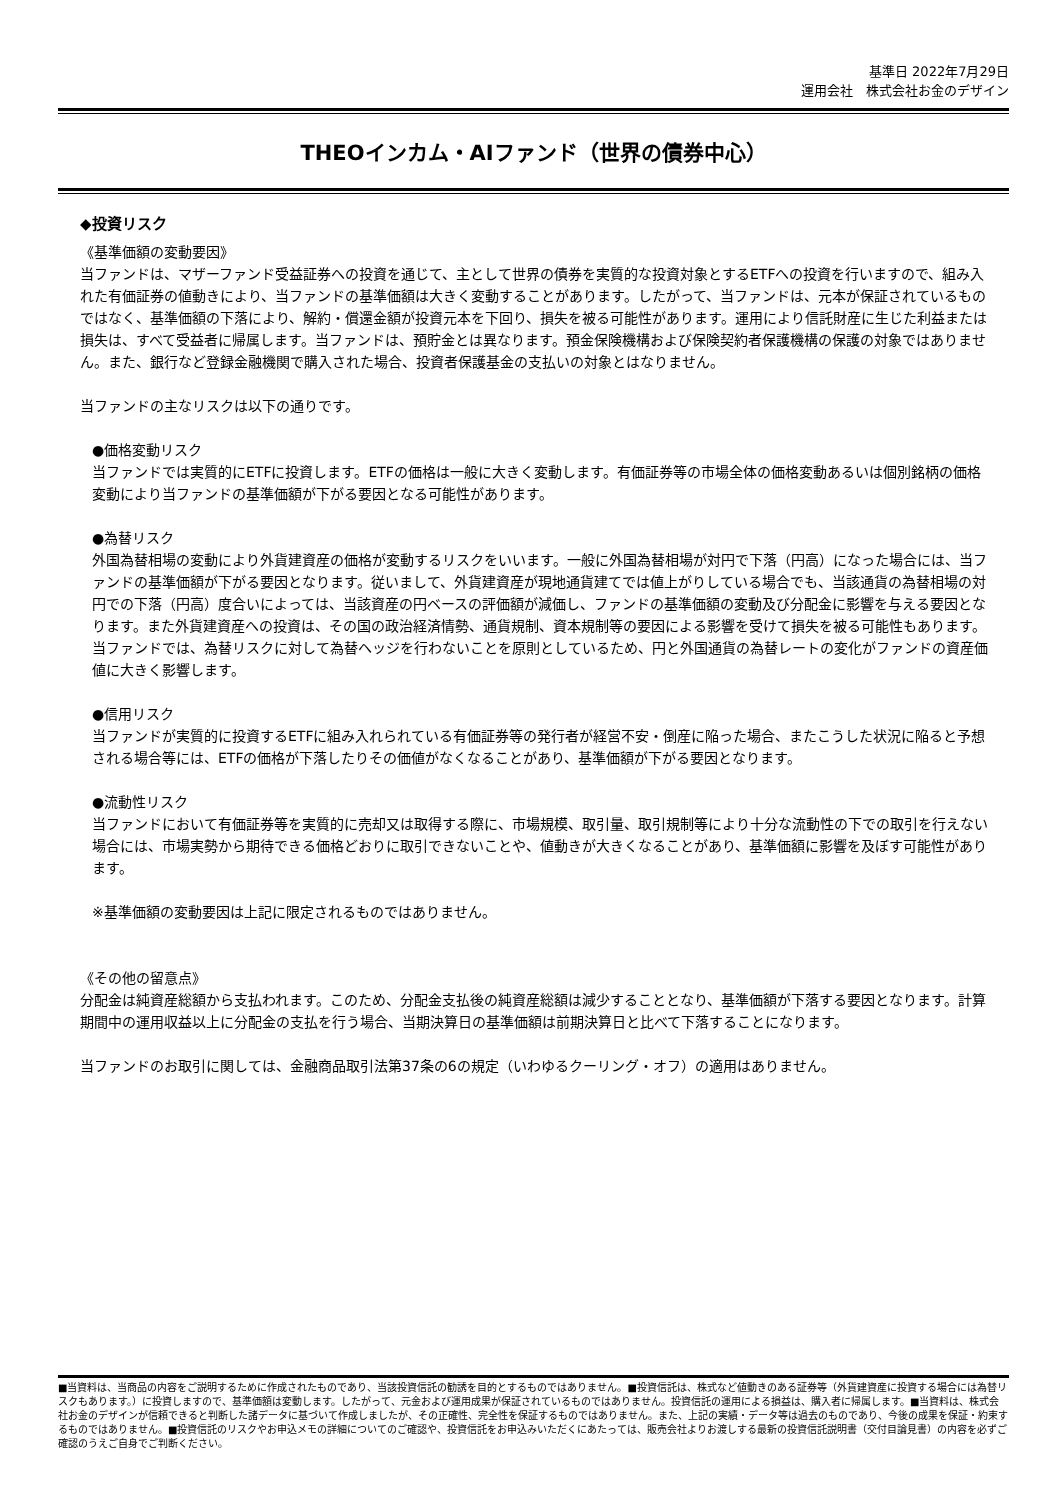基準日 2022年7月29日
運用会社　株式会社お金のデザイン
THEOインカム・AIファンド（世界の債券中心）
◆投資リスク
《基準価額の変動要因》
当ファンドは、マザーファンド受益証券への投資を通じて、主として世界の債券を実質的な投資対象とするETFへの投資を行いますので、組み入れた有価証券の値動きにより、当ファンドの基準価額は大きく変動することがあります。したがって、当ファンドは、元本が保証されているものではなく、基準価額の下落により、解約・償還金額が投資元本を下回り、損失を被る可能性があります。運用により信託財産に生じた利益または損失は、すべて受益者に帰属します。当ファンドは、預貯金とは異なります。預金保険機構および保険契約者保護機構の保護の対象ではありません。また、銀行など登録金融機関で購入された場合、投資者保護基金の支払いの対象とはなりません。
当ファンドの主なリスクは以下の通りです。
●価格変動リスク
当ファンドでは実質的にETFに投資します。ETFの価格は一般に大きく変動します。有価証券等の市場全体の価格変動あるいは個別銘柄の価格変動により当ファンドの基準価額が下がる要因となる可能性があります。
●為替リスク
外国為替相場の変動により外貨建資産の価格が変動するリスクをいいます。一般に外国為替相場が対円で下落（円高）になった場合には、当ファンドの基準価額が下がる要因となります。従いまして、外貨建資産が現地通貨建てでは値上がりしている場合でも、当該通貨の為替相場の対円での下落（円高）度合いによっては、当該資産の円ベースの評価額が減価し、ファンドの基準価額の変動及び分配金に影響を与える要因となります。また外貨建資産への投資は、その国の政治経済情勢、通貨規制、資本規制等の要因による影響を受けて損失を被る可能性もあります。当ファンドでは、為替リスクに対して為替ヘッジを行わないことを原則としているため、円と外国通貨の為替レートの変化がファンドの資産価値に大きく影響します。
●信用リスク
当ファンドが実質的に投資するETFに組み入れられている有価証券等の発行者が経営不安・倒産に陥った場合、またこうした状況に陥ると予想される場合等には、ETFの価格が下落したりその価値がなくなることがあり、基準価額が下がる要因となります。
●流動性リスク
当ファンドにおいて有価証券等を実質的に売却又は取得する際に、市場規模、取引量、取引規制等により十分な流動性の下での取引を行えない場合には、市場実勢から期待できる価格どおりに取引できないことや、値動きが大きくなることがあり、基準価額に影響を及ぼす可能性があります。
※基準価額の変動要因は上記に限定されるものではありません。
《その他の留意点》
分配金は純資産総額から支払われます。このため、分配金支払後の純資産総額は減少することとなり、基準価額が下落する要因となります。計算期間中の運用収益以上に分配金の支払を行う場合、当期決算日の基準価額は前期決算日と比べて下落することになります。
当ファンドのお取引に関しては、金融商品取引法第37条の6の規定（いわゆるクーリング・オフ）の適用はありません。
■当資料は、当商品の内容をご説明するために作成されたものであり、当該投資信託の勧誘を目的とするものではありません。■投資信託は、株式など値動きのある証券等（外貨建資産に投資する場合には為替リスクもあります。）に投資しますので、基準価額は変動します。したがって、元金および運用成果が保証されているものではありません。投資信託の運用による損益は、購入者に帰属します。■当資料は、株式会社お金のデザインが信頼できると判断した諸データに基づいて作成しましたが、その正確性、完全性を保証するものではありません。また、上記の実績・データ等は過去のものであり、今後の成果を保証・約束するものではありません。■投資信託のリスクやお申込メモの詳細についてのご確認や、投資信託をお申込みいただくにあたっては、販売会社よりお渡しする最新の投資信託説明書（交付目論見書）の内容を必ずご確認のうえご自身でご判断ください。